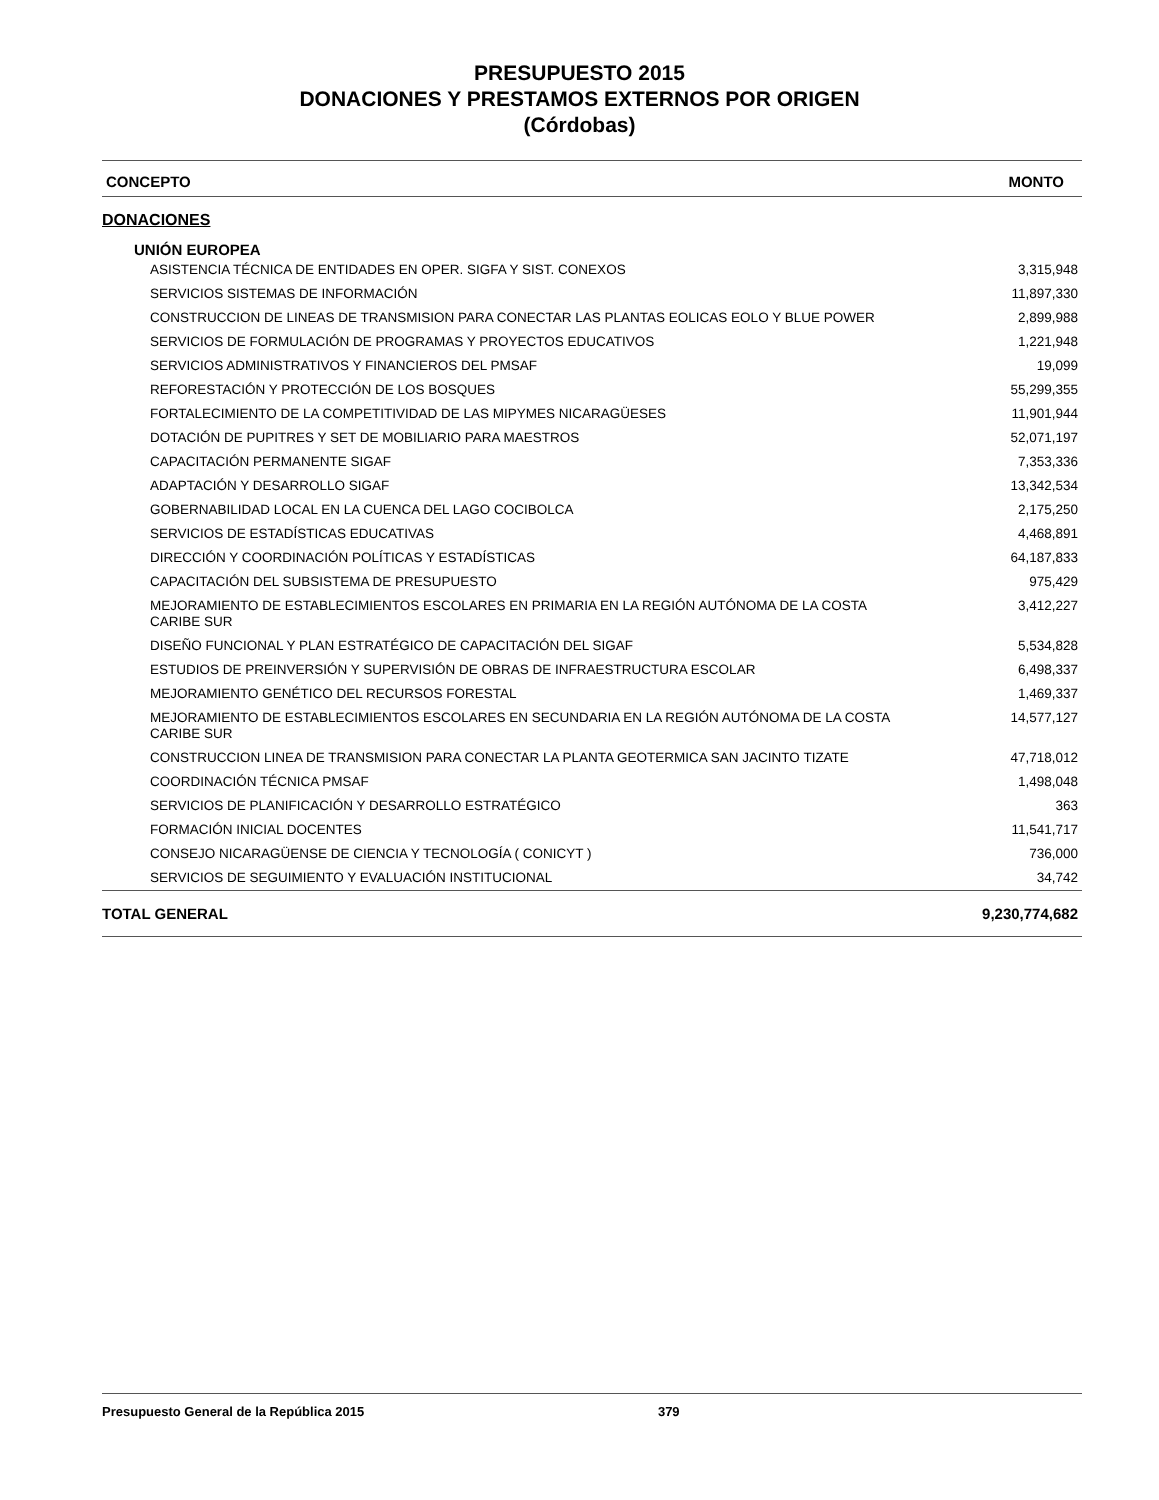PRESUPUESTO 2015
DONACIONES Y PRESTAMOS EXTERNOS POR ORIGEN
(Córdobas)
| CONCEPTO | MONTO |
| --- | --- |
| DONACIONES | |
| UNIÓN EUROPEA | |
| ASISTENCIA TÉCNICA DE ENTIDADES EN OPER. SIGFA Y SIST. CONEXOS | 3,315,948 |
| SERVICIOS SISTEMAS DE INFORMACIÓN | 11,897,330 |
| CONSTRUCCION DE LINEAS DE TRANSMISION PARA CONECTAR LAS PLANTAS EOLICAS EOLO Y BLUE POWER | 2,899,988 |
| SERVICIOS DE FORMULACIÓN DE PROGRAMAS Y PROYECTOS EDUCATIVOS | 1,221,948 |
| SERVICIOS ADMINISTRATIVOS Y FINANCIEROS DEL PMSAF | 19,099 |
| REFORESTACIÓN Y PROTECCIÓN DE LOS BOSQUES | 55,299,355 |
| FORTALECIMIENTO DE LA COMPETITIVIDAD DE LAS MIPYMES NICARAGÜESES | 11,901,944 |
| DOTACIÓN DE PUPITRES Y SET DE MOBILIARIO PARA MAESTROS | 52,071,197 |
| CAPACITACIÓN PERMANENTE SIGAF | 7,353,336 |
| ADAPTACIÓN Y DESARROLLO SIGAF | 13,342,534 |
| GOBERNABILIDAD LOCAL EN LA CUENCA DEL LAGO COCIBOLCA | 2,175,250 |
| SERVICIOS DE ESTADÍSTICAS EDUCATIVAS | 4,468,891 |
| DIRECCIÓN Y COORDINACIÓN POLÍTICAS Y ESTADÍSTICAS | 64,187,833 |
| CAPACITACIÓN DEL SUBSISTEMA DE PRESUPUESTO | 975,429 |
| MEJORAMIENTO DE ESTABLECIMIENTOS ESCOLARES EN PRIMARIA EN LA REGIÓN AUTÓNOMA DE LA COSTA CARIBE SUR | 3,412,227 |
| DISEÑO FUNCIONAL Y PLAN ESTRATÉGICO DE CAPACITACIÓN DEL SIGAF | 5,534,828 |
| ESTUDIOS DE PREINVERSIÓN Y SUPERVISIÓN DE OBRAS DE INFRAESTRUCTURA ESCOLAR | 6,498,337 |
| MEJORAMIENTO GENÉTICO DEL RECURSOS FORESTAL | 1,469,337 |
| MEJORAMIENTO DE ESTABLECIMIENTOS ESCOLARES EN SECUNDARIA EN LA REGIÓN AUTÓNOMA DE LA COSTA CARIBE SUR | 14,577,127 |
| CONSTRUCCION LINEA DE TRANSMISION PARA CONECTAR LA PLANTA GEOTERMICA SAN JACINTO TIZATE | 47,718,012 |
| COORDINACIÓN TÉCNICA PMSAF | 1,498,048 |
| SERVICIOS DE PLANIFICACIÓN Y DESARROLLO ESTRATÉGICO | 363 |
| FORMACIÓN INICIAL DOCENTES | 11,541,717 |
| CONSEJO NICARAGÜENSE DE CIENCIA Y TECNOLOGÍA ( CONICYT ) | 736,000 |
| SERVICIOS DE SEGUIMIENTO Y EVALUACIÓN INSTITUCIONAL | 34,742 |
| TOTAL GENERAL | 9,230,774,682 |
Presupuesto General de la República 2015 379